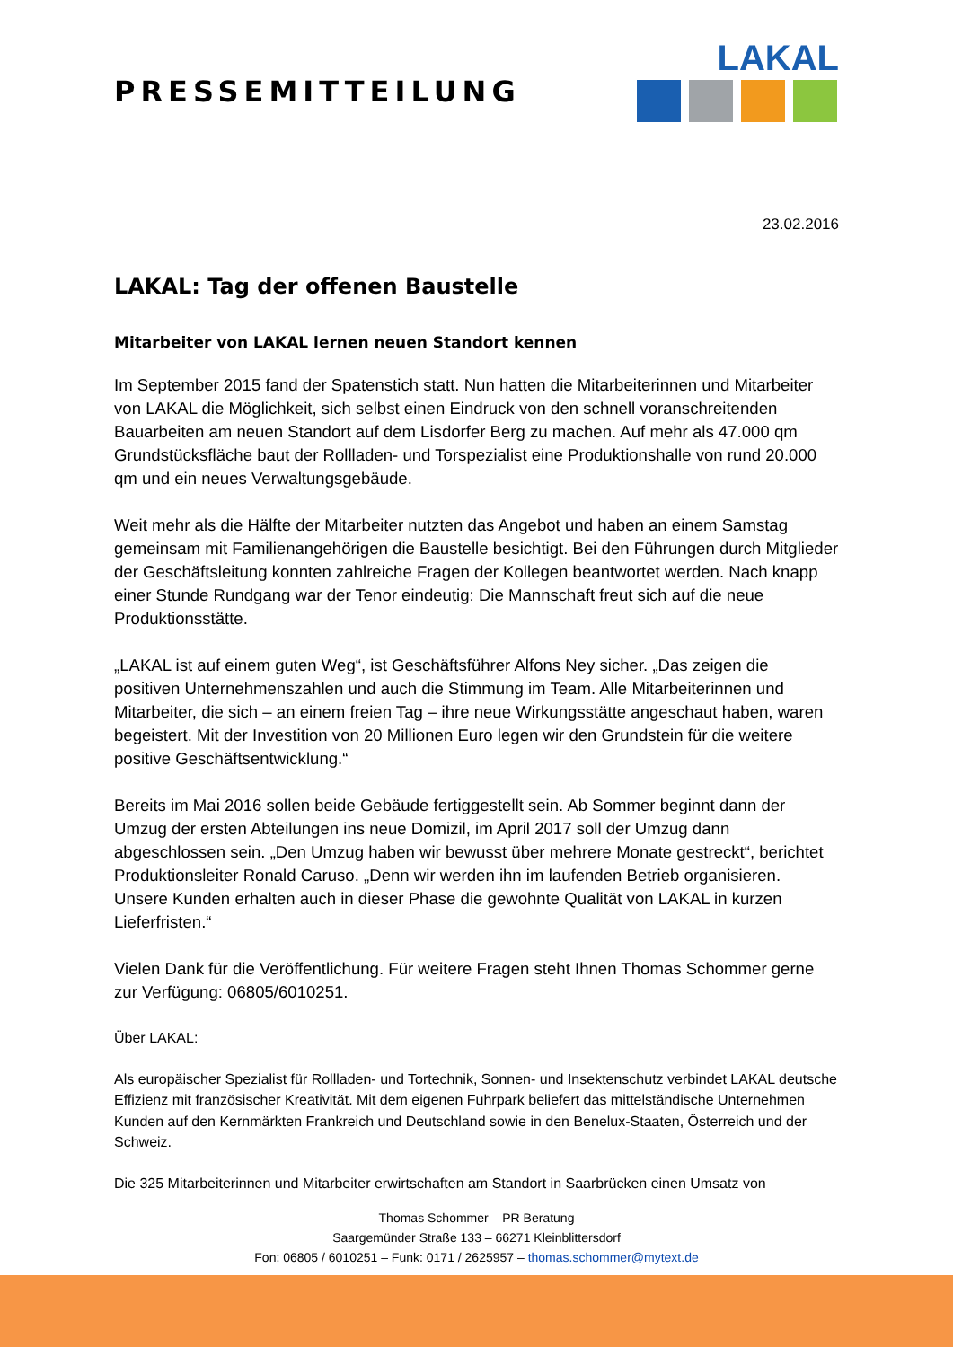PRESSEMITTEILUNG
LAKAL
23.02.2016
LAKAL: Tag der offenen Baustelle
Mitarbeiter von LAKAL lernen neuen Standort kennen
Im September 2015 fand der Spatenstich statt. Nun hatten die Mitarbeiterinnen und Mitarbeiter von LAKAL die Möglichkeit, sich selbst einen Eindruck von den schnell voranschreitenden Bauarbeiten am neuen Standort auf dem Lisdorfer Berg zu machen. Auf mehr als 47.000 qm Grundstücksfläche baut der Rollladen- und Torspezialist eine Produktionshalle von rund 20.000 qm und ein neues Verwaltungsgebäude.
Weit mehr als die Hälfte der Mitarbeiter nutzten das Angebot und haben an einem Samstag gemeinsam mit Familienangehörigen die Baustelle besichtigt. Bei den Führungen durch Mitglieder der Geschäftsleitung konnten zahlreiche Fragen der Kollegen beantwortet werden. Nach knapp einer Stunde Rundgang war der Tenor eindeutig: Die Mannschaft freut sich auf die neue Produktionsstätte.
„LAKAL ist auf einem guten Weg“, ist Geschäftsführer Alfons Ney sicher. „Das zeigen die positiven Unternehmenszahlen und auch die Stimmung im Team. Alle Mitarbeiterinnen und Mitarbeiter, die sich – an einem freien Tag – ihre neue Wirkungsstätte angeschaut haben, waren begeistert. Mit der Investition von 20 Millionen Euro legen wir den Grundstein für die weitere positive Geschäftsentwicklung.“
Bereits im Mai 2016 sollen beide Gebäude fertiggestellt sein. Ab Sommer beginnt dann der Umzug der ersten Abteilungen ins neue Domizil, im April 2017 soll der Umzug dann abgeschlossen sein. „Den Umzug haben wir bewusst über mehrere Monate gestreckt“, berichtet Produktionsleiter Ronald Caruso. „Denn wir werden ihn im laufenden Betrieb organisieren. Unsere Kunden erhalten auch in dieser Phase die gewohnte Qualität von LAKAL in kurzen Lieferfristen.“
Vielen Dank für die Veröffentlichung. Für weitere Fragen steht Ihnen Thomas Schommer gerne zur Verfügung: 06805/6010251.
Über LAKAL:
Als europäischer Spezialist für Rollladen- und Tortechnik, Sonnen- und Insektenschutz verbindet LAKAL deutsche Effizienz mit französischer Kreativität. Mit dem eigenen Fuhrpark beliefert das mittelständische Unternehmen Kunden auf den Kernmärkten Frankreich und Deutschland sowie in den Benelux-Staaten, Österreich und der Schweiz.
Die 325 Mitarbeiterinnen und Mitarbeiter erwirtschaften am Standort in Saarbrücken einen Umsatz von
Thomas Schommer – PR Beratung
Saargemünder Straße 133 – 66271 Kleinblittersdorf
Fon: 06805 / 6010251 – Funk: 0171 / 2625957 – thomas.schommer@mytext.de